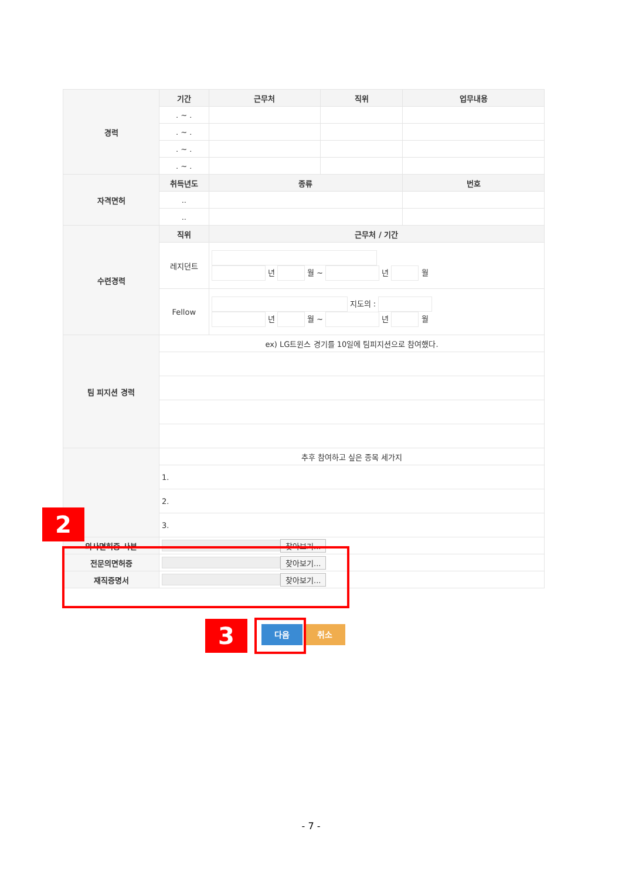| 경력 | 기간 | 근무처 | 직위 | 업무내용 |
| | . ~ . | | | |
| | . ~ . | | | |
| | . ~ . | | | |
| | . ~ . | | | |
| 자격면허 | 취득년도 | 종류 | | 번호 |
| | .. | | | |
| | .. | | | |
| 수련경력 | 직위 | 근무처 / 기간 | | |
| | 레지던트 | 년 월 ~ 년 월 | | |
| | Fellow | 지도의 : 년 월 ~ 년 월 | | |
| 팀 피지션 경력 | ex) LG트윈스 경기를 10일에 팀피지션으로 참여했다. | | | |
| | 추후 참여하고 싶은 종목 세가지 | | | |
| | 1. | | | |
| | 2. | | | |
| | 3. | | | |
| 의사면허증 사본 | 찾아보기... | | | |
| 전문의면허증 | 찾아보기... | | | |
| 재직증명서 | 찾아보기... | | | |
2
3 다음 취소
- 7 -